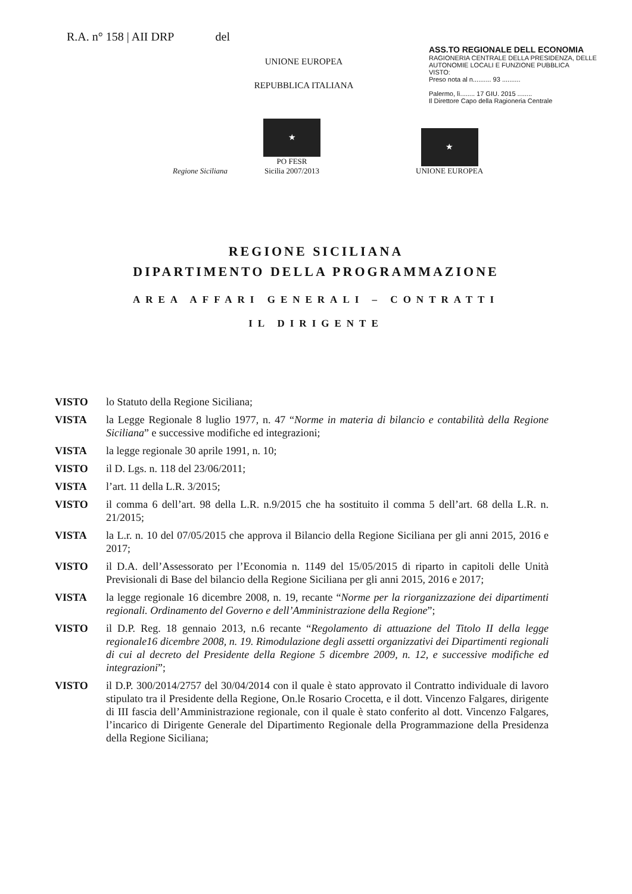R.A. n° 158 | AII DRP del
UNIONE EUROPEA
REPUBBLICA ITALIANA
ASS.TO REGIONALE DELL ECONOMIA
RAGIONERIA CENTRALE DELLA PRESIDENZA, DELLE AUTONOMIE LOCALI E FUNZIONE PUBBLICA
VISTO:
Preso nota al n.......... 93 ..........
Palermo, lì........ 17 GIU. 2015 ........
Il Direttore Capo della Ragioneria Centrale
Regione Siciliana
★
PO FESR
Sicilia 2007/2013
★
UNIONE EUROPEA
REGIONE SICILIANA
DIPARTIMENTO DELLA PROGRAMMAZIONE
AREA AFFARI GENERALI – CONTRATTI
IL DIRIGENTE
VISTO lo Statuto della Regione Siciliana;
VISTA la Legge Regionale 8 luglio 1977, n. 47 “Norme in materia di bilancio e contabilità della Regione Siciliana” e successive modifiche ed integrazioni;
VISTA la legge regionale 30 aprile 1991, n. 10;
VISTO il D. Lgs. n. 118 del 23/06/2011;
VISTA l’art. 11 della L.R. 3/2015;
VISTO il comma 6 dell’art. 98 della L.R. n.9/2015 che ha sostituito il comma 5 dell’art. 68 della L.R. n. 21/2015;
VISTA la L.r. n. 10 del 07/05/2015 che approva il Bilancio della Regione Siciliana per gli anni 2015, 2016 e 2017;
VISTO il D.A. dell’Assessorato per l’Economia n. 1149 del 15/05/2015 di riparto in capitoli delle Unità Previsionali di Base del bilancio della Regione Siciliana per gli anni 2015, 2016 e 2017;
VISTA la legge regionale 16 dicembre 2008, n. 19, recante “Norme per la riorganizzazione dei dipartimenti regionali. Ordinamento del Governo e dell’Amministrazione della Regione”;
VISTO il D.P. Reg. 18 gennaio 2013, n.6 recante “Regolamento di attuazione del Titolo II della legge regionale16 dicembre 2008, n. 19. Rimodulazione degli assetti organizzativi dei Dipartimenti regionali di cui al decreto del Presidente della Regione 5 dicembre 2009, n. 12, e successive modifiche ed integrazioni”;
VISTO il D.P. 300/2014/2757 del 30/04/2014 con il quale è stato approvato il Contratto individuale di lavoro stipulato tra il Presidente della Regione, On.le Rosario Crocetta, e il dott. Vincenzo Falgares, dirigente di III fascia dell’Amministrazione regionale, con il quale è stato conferito al dott. Vincenzo Falgares, l’incarico di Dirigente Generale del Dipartimento Regionale della Programmazione della Presidenza della Regione Siciliana;